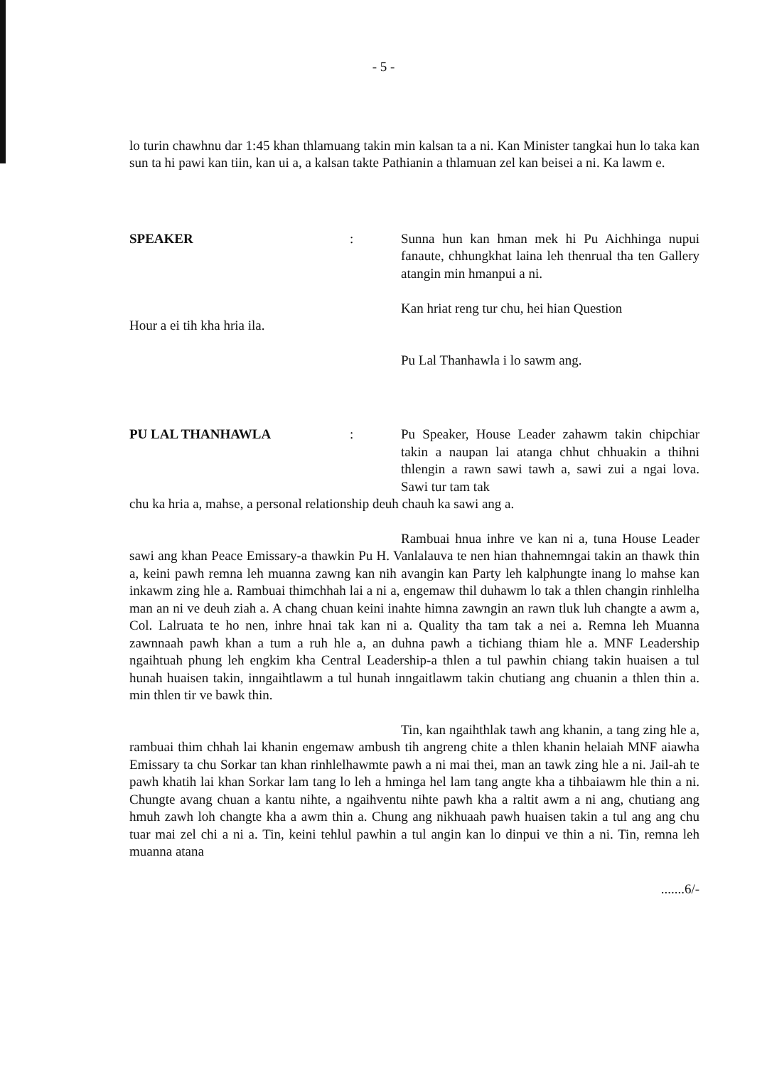- 5 -
lo turin chawhnu dar 1:45 khan thlamuang takin min kalsan ta a ni. Kan Minister tangkai hun lo taka kan sun ta hi pawi kan tiin, kan ui a, a kalsan takte Pathianin a thlamuan zel kan beisei a ni. Ka lawm e.
SPEAKER : Sunna hun kan hman mek hi Pu Aichhinga nupui fanaute, chhungkhat laina leh thenrual tha ten Gallery atangin min hmanpui a ni.
Kan hriat reng tur chu, hei hian Question
Hour a ei tih kha hria ila.
Pu Lal Thanhawla i lo sawm ang.
PU LAL THANHAWLA : Pu Speaker, House Leader zahawm takin chipchiar takin a naupan lai atanga chhut chhuakin a thihni thlengin a rawn sawi tawh a, sawi zui a ngai lova. Sawi tur tam tak
chu ka hria a, mahse, a personal relationship deuh chauh ka sawi ang a.
Rambuai hnua inhre ve kan ni a, tuna House Leader sawi ang khan Peace Emissary-a thawkin Pu H. Vanlalauva te nen hian thahnemngai takin an thawk thin a, keini pawh remna leh muanna zawng kan nih avangin kan Party leh kalphungte inang lo mahse kan inkawm zing hle a. Rambuai thimchhah lai a ni a, engemaw thil duhawm lo tak a thlen changin rinhlelha man an ni ve deuh ziah a. A chang chuan keini inahte himna zawngin an rawn tluk luh changte a awm a, Col. Lalruata te ho nen, inhre hnai tak kan ni a. Quality tha tam tak a nei a. Remna leh Muanna zawnnaah pawh khan a tum a ruh hle a, an duhna pawh a tichiang thiam hle a. MNF Leadership ngaihtuah phung leh engkim kha Central Leadership-a thlen a tul pawhin chiang takin huaisen a tul hunah huaisen takin, inngaihtlawm a tul hunah inngaitlawm takin chutiang ang chuanin a thlen thin a. min thlen tir ve bawk thin.
Tin, kan ngaihthlak tawh ang khanin, a tang zing hle a, rambuai thim chhah lai khanin engemaw ambush tih angreng chite a thlen khanin helaiah MNF aiawha Emissary ta chu Sorkar tan khan rinhlelhawmte pawh a ni mai thei, man an tawk zing hle a ni. Jail-ah te pawh khatih lai khan Sorkar lam tang lo leh a hminga hel lam tang angte kha a tihbaiawm hle thin a ni. Chungte avang chuan a kantu nihte, a ngaihventu nihte pawh kha a raltit awm a ni ang, chutiang ang hmuh zawh loh changte kha a awm thin a. Chung ang nikhuaah pawh huaisen takin a tul ang ang chu tuar mai zel chi a ni a. Tin, keini tehlul pawhin a tul angin kan lo dinpui ve thin a ni. Tin, remna leh muanna atana
.......6/-